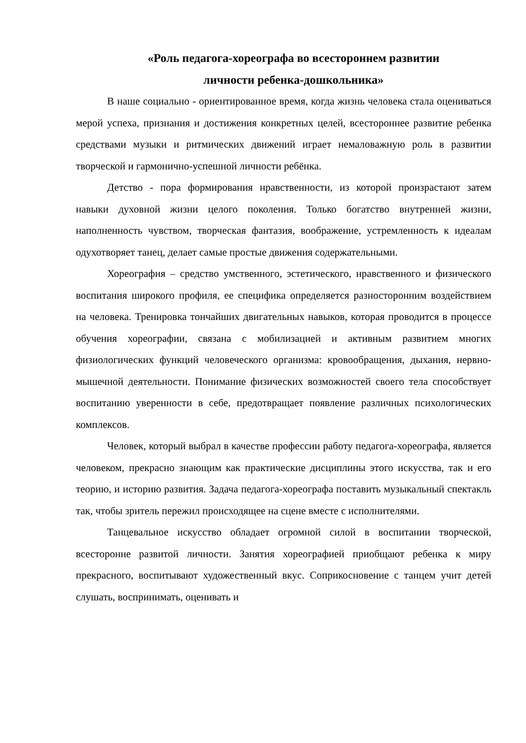«Роль педагога-хореографа во всестороннем развитии
личности ребенка-дошкольника»
В наше социально - ориентированное время, когда жизнь человека стала оцениваться мерой успеха, признания и достижения конкретных целей, всестороннее развитие ребенка средствами музыки и ритмических движений играет немаловажную роль в развитии творческой и гармонично-успешной личности ребёнка.
Детство - пора формирования нравственности, из которой произрастают затем навыки духовной жизни целого поколения. Только богатство внутренней жизни, наполненность чувством, творческая фантазия, воображение, устремленность к идеалам одухотворяет танец, делает самые простые движения содержательными.
Хореография – средство умственного, эстетического, нравственного и физического воспитания широкого профиля, ее специфика определяется разносторонним воздействием на человека. Тренировка тончайших двигательных навыков, которая проводится в процессе обучения хореографии, связана с мобилизацией и активным развитием многих физиологических функций человеческого организма: кровообращения, дыхания, нервно-мышечной деятельности. Понимание физических возможностей своего тела способствует воспитанию уверенности в себе, предотвращает появление различных психологических комплексов.
Человек, который выбрал в качестве профессии работу педагога-хореографа, является человеком, прекрасно знающим как практические дисциплины этого искусства, так и его теорию, и историю развития. Задача педагога-хореографа поставить музыкальный спектакль так, чтобы зритель пережил происходящее на сцене вместе с исполнителями.
Танцевальное искусство обладает огромной силой в воспитании творческой, всесторонне развитой личности. Занятия хореографией приобщают ребенка к миру прекрасного, воспитывают художественный вкус. Соприкосновение с танцем учит детей слушать, воспринимать, оценивать и